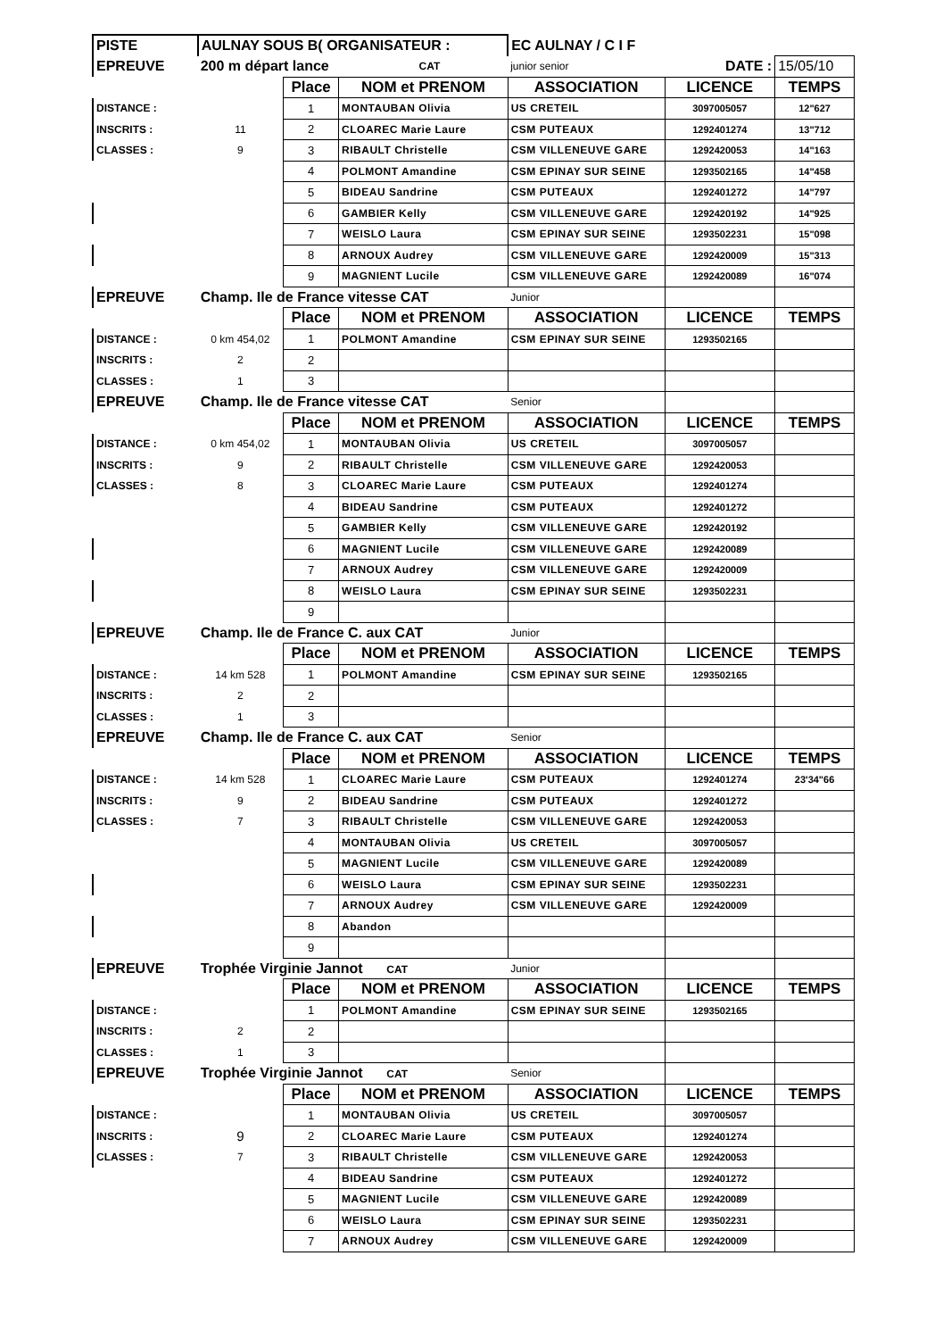| PISTE | AULNAY SOUS B( ORGANISATEUR : | | | EC AULNAY / C I F | | |
| EPREUVE | 200 m départ lance | | CAT | junior senior | DATE : | 15/05/10 |
| | | Place | NOM et PRENOM | ASSOCIATION | LICENCE | TEMPS |
| DISTANCE : | | 1 | MONTAUBAN Olivia | US CRETEIL | 3097005057 | 12"627 |
| INSCRITS : | 11 | 2 | CLOAREC Marie Laure | CSM PUTEAUX | 1292401274 | 13"712 |
| CLASSES : | 9 | 3 | RIBAULT Christelle | CSM VILLENEUVE GARE | 1292420053 | 14"163 |
| | | 4 | POLMONT Amandine | CSM EPINAY SUR SEINE | 1293502165 | 14"458 |
| | | 5 | BIDEAU Sandrine | CSM PUTEAUX | 1292401272 | 14"797 |
| | | 6 | GAMBIER Kelly | CSM VILLENEUVE GARE | 1292420192 | 14"925 |
| | | 7 | WEISLO Laura | CSM EPINAY SUR SEINE | 1293502231 | 15"098 |
| | | 8 | ARNOUX Audrey | CSM VILLENEUVE GARE | 1292420009 | 15"313 |
| | | 9 | MAGNIENT Lucile | CSM VILLENEUVE GARE | 1292420089 | 16"074 |
| EPREUVE | Champ. Ile de France vitesse CAT | | | Junior | | |
| | | Place | NOM et PRENOM | ASSOCIATION | LICENCE | TEMPS |
| DISTANCE : | 0 km 454,02 | 1 | POLMONT Amandine | CSM EPINAY SUR SEINE | 1293502165 | |
| INSCRITS : | 2 | 2 | | | | |
| CLASSES : | 1 | 3 | | | | |
| EPREUVE | Champ. Ile de France vitesse CAT | | | Senior | | |
| | | Place | NOM et PRENOM | ASSOCIATION | LICENCE | TEMPS |
| DISTANCE : | 0 km 454,02 | 1 | MONTAUBAN Olivia | US CRETEIL | 3097005057 | |
| INSCRITS : | 9 | 2 | RIBAULT Christelle | CSM VILLENEUVE GARE | 1292420053 | |
| CLASSES : | 8 | 3 | CLOAREC Marie Laure | CSM PUTEAUX | 1292401274 | |
| | | 4 | BIDEAU Sandrine | CSM PUTEAUX | 1292401272 | |
| | | 5 | GAMBIER Kelly | CSM VILLENEUVE GARE | 1292420192 | |
| | | 6 | MAGNIENT Lucile | CSM VILLENEUVE GARE | 1292420089 | |
| | | 7 | ARNOUX Audrey | CSM VILLENEUVE GARE | 1292420009 | |
| | | 8 | WEISLO Laura | CSM EPINAY SUR SEINE | 1293502231 | |
| | | 9 | | | | |
| EPREUVE | Champ. Ile de France C. aux CAT | | | Junior | | |
| | | Place | NOM et PRENOM | ASSOCIATION | LICENCE | TEMPS |
| DISTANCE : | 14 km 528 | 1 | POLMONT Amandine | CSM EPINAY SUR SEINE | 1293502165 | |
| INSCRITS : | 2 | 2 | | | | |
| CLASSES : | 1 | 3 | | | | |
| EPREUVE | Champ. Ile de France C. aux CAT | | | Senior | | |
| | | Place | NOM et PRENOM | ASSOCIATION | LICENCE | TEMPS |
| DISTANCE : | 14 km 528 | 1 | CLOAREC Marie Laure | CSM PUTEAUX | 1292401274 | 23'34"66 |
| INSCRITS : | 9 | 2 | BIDEAU Sandrine | CSM PUTEAUX | 1292401272 | |
| CLASSES : | 7 | 3 | RIBAULT Christelle | CSM VILLENEUVE GARE | 1292420053 | |
| | | 4 | MONTAUBAN Olivia | US CRETEIL | 3097005057 | |
| | | 5 | MAGNIENT Lucile | CSM VILLENEUVE GARE | 1292420089 | |
| | | 6 | WEISLO Laura | CSM EPINAY SUR SEINE | 1293502231 | |
| | | 7 | ARNOUX Audrey | CSM VILLENEUVE GARE | 1292420009 | |
| | | 8 | Abandon | | | |
| | | 9 | | | | |
| EPREUVE | Trophée Virginie Jannot CAT | | | Junior | | |
| | | Place | NOM et PRENOM | ASSOCIATION | LICENCE | TEMPS |
| DISTANCE : | | 1 | POLMONT Amandine | CSM EPINAY SUR SEINE | 1293502165 | |
| INSCRITS : | 2 | 2 | | | | |
| CLASSES : | 1 | 3 | | | | |
| EPREUVE | Trophée Virginie Jannot CAT | | | Senior | | |
| | | Place | NOM et PRENOM | ASSOCIATION | LICENCE | TEMPS |
| DISTANCE : | | 1 | MONTAUBAN Olivia | US CRETEIL | 3097005057 | |
| INSCRITS : | 9 | 2 | CLOAREC Marie Laure | CSM PUTEAUX | 1292401274 | |
| CLASSES : | 7 | 3 | RIBAULT Christelle | CSM VILLENEUVE GARE | 1292420053 | |
| | | 4 | BIDEAU Sandrine | CSM PUTEAUX | 1292401272 | |
| | | 5 | MAGNIENT Lucile | CSM VILLENEUVE GARE | 1292420089 | |
| | | 6 | WEISLO Laura | CSM EPINAY SUR SEINE | 1293502231 | |
| | | 7 | ARNOUX Audrey | CSM VILLENEUVE GARE | 1292420009 | |